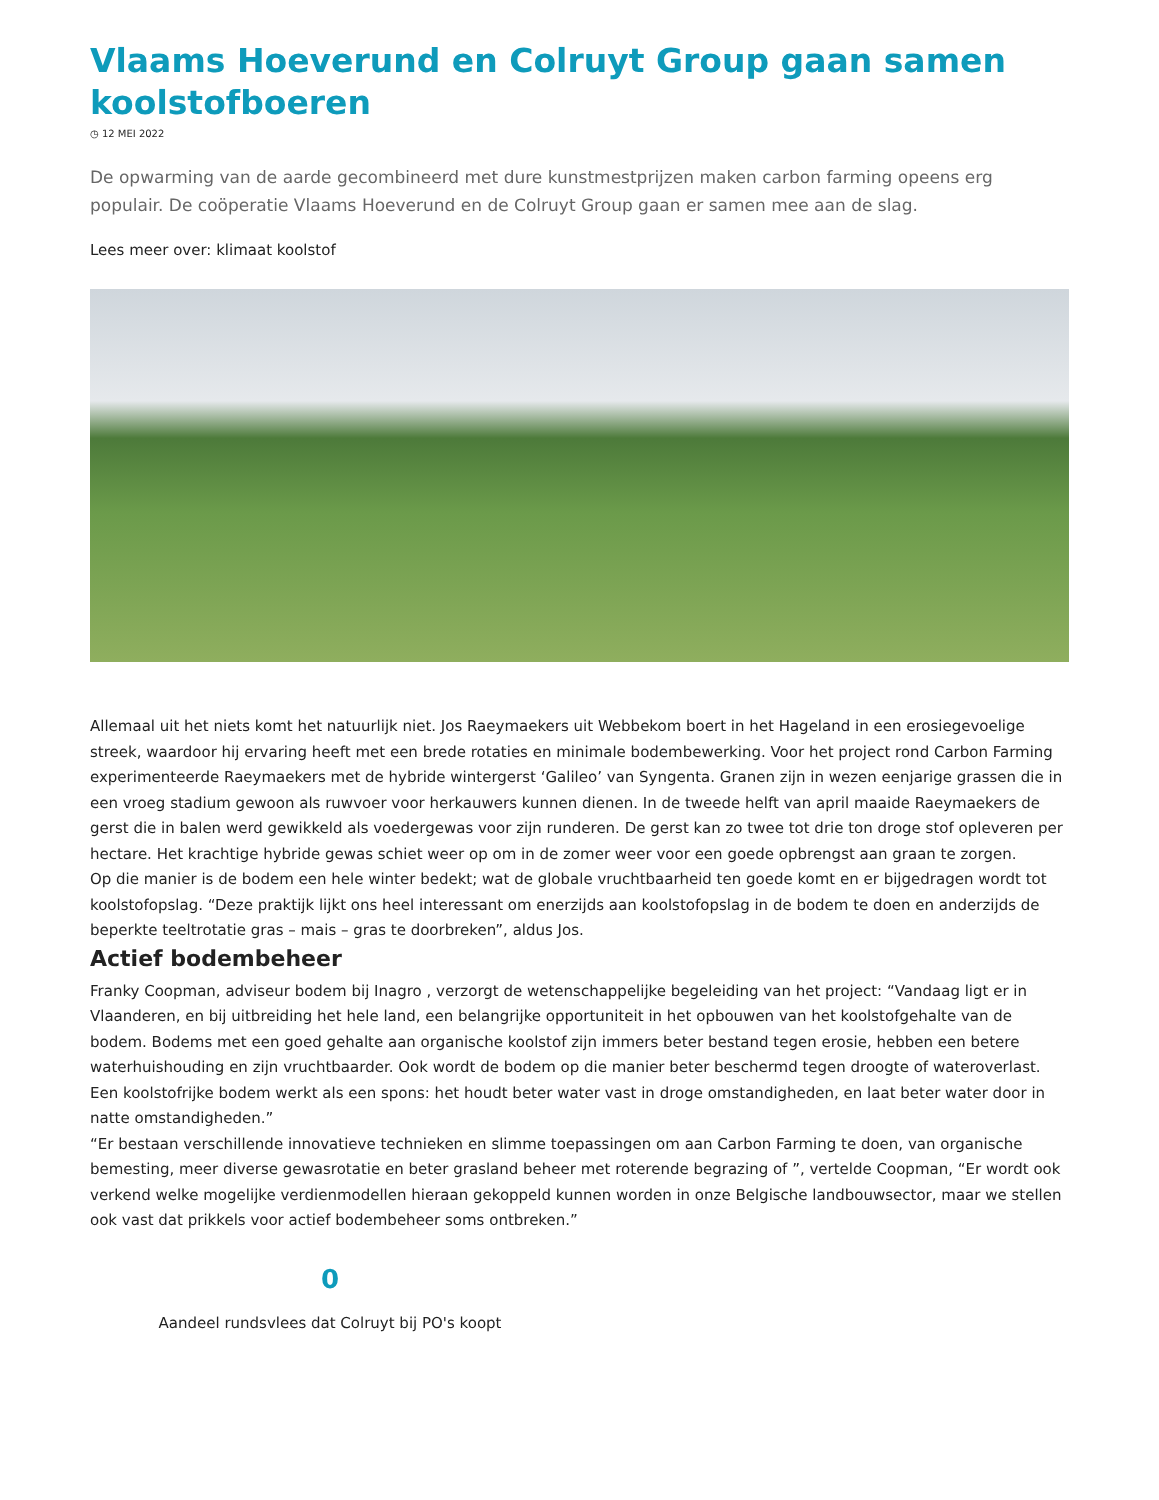Vlaams Hoeverund en Colruyt Group gaan samen koolstofboeren
◷ 12 MEI 2022
De opwarming van de aarde gecombineerd met dure kunstmestprijzen maken carbon farming opeens erg populair. De coöperatie Vlaams Hoeverund en de Colruyt Group gaan er samen mee aan de slag.
Lees meer over: klimaat koolstof
Allemaal uit het niets komt het natuurlijk niet. Jos Raeymaekers uit Webbekom boert in het Hageland in een erosiegevoelige streek, waardoor hij ervaring heeft met een brede rotaties en minimale bodembewerking. Voor het project rond Carbon Farming experimenteerde Raeymaekers met de hybride wintergerst ‘Galileo’ van Syngenta. Granen zijn in wezen eenjarige grassen die in een vroeg stadium gewoon als ruwvoer voor herkauwers kunnen dienen. In de tweede helft van april maaide Raeymaekers de gerst die in balen werd gewikkeld als voedergewas voor zijn runderen. De gerst kan zo twee tot drie ton droge stof opleveren per hectare. Het krachtige hybride gewas schiet weer op om in de zomer weer voor een goede opbrengst aan graan te zorgen.
Op die manier is de bodem een hele winter bedekt; wat de globale vruchtbaarheid ten goede komt en er bijgedragen wordt tot koolstofopslag. “Deze praktijk lijkt ons heel interessant om enerzijds aan koolstofopslag in de bodem te doen en anderzijds de beperkte teeltrotatie gras – mais – gras te doorbreken”, aldus Jos.
Actief bodembeheer
Franky Coopman, adviseur bodem bij Inagro , verzorgt de wetenschappelijke begeleiding van het project: “Vandaag ligt er in Vlaanderen, en bij uitbreiding het hele land, een belangrijke opportuniteit in het opbouwen van het koolstofgehalte van de bodem. Bodems met een goed gehalte aan organische koolstof zijn immers beter bestand tegen erosie, hebben een betere waterhuishouding en zijn vruchtbaarder. Ook wordt de bodem op die manier beter beschermd tegen droogte of wateroverlast. Een koolstofrijke bodem werkt als een spons: het houdt beter water vast in droge omstandigheden, en laat beter water door in natte omstandigheden.”
“Er bestaan verschillende innovatieve technieken en slimme toepassingen om aan Carbon Farming te doen, van organische bemesting, meer diverse gewasrotatie en beter grasland beheer met roterende begrazing of ”, vertelde Coopman, “Er wordt ook verkend welke mogelijke verdienmodellen hieraan gekoppeld kunnen worden in onze Belgische landbouwsector, maar we stellen ook vast dat prikkels voor actief bodembeheer soms ontbreken.”
0
Aandeel rundsvlees dat Colruyt bij PO's koopt